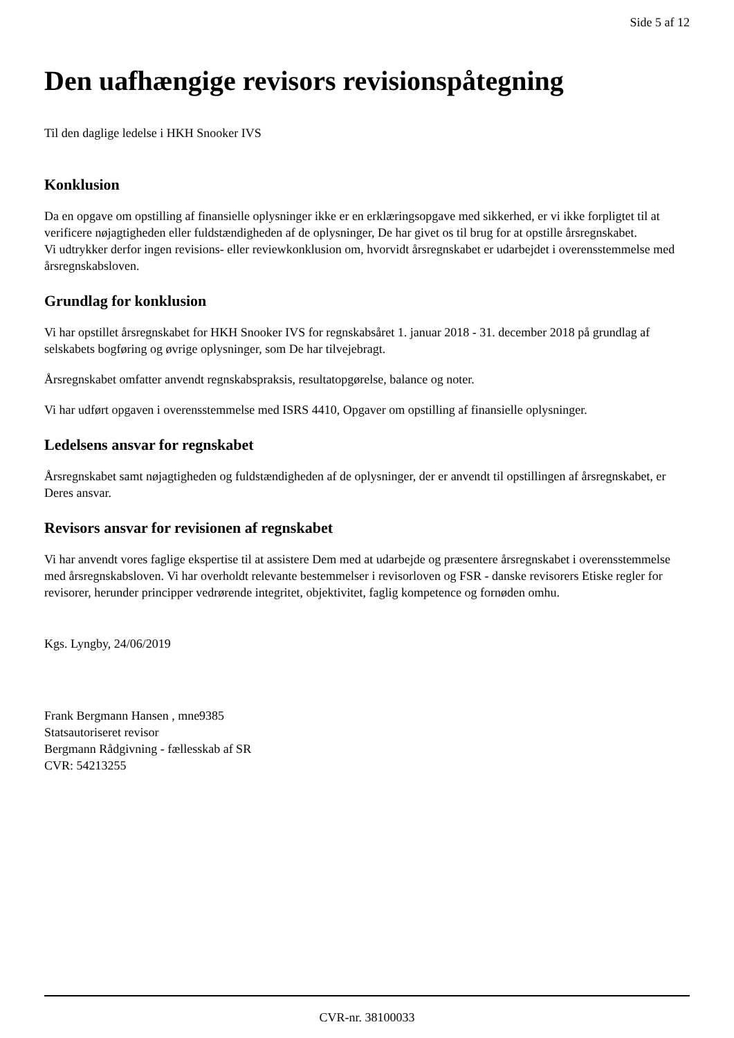Side 5 af 12
Den uafhængige revisors revisionspåtegning
Til den daglige ledelse i HKH Snooker IVS
Konklusion
Da en opgave om opstilling af finansielle oplysninger ikke er en erklæringsopgave med sikkerhed, er vi ikke forpligtet til at verificere nøjagtigheden eller fuldstændigheden af de oplysninger, De har givet os til brug for at opstille årsregnskabet.
Vi udtrykker derfor ingen revisions- eller reviewkonklusion om, hvorvidt årsregnskabet er udarbejdet i overensstemmelse med årsregnskabsloven.
Grundlag for konklusion
Vi har opstillet årsregnskabet for HKH Snooker IVS for regnskabsåret 1. januar 2018 - 31. december 2018 på grundlag af selskabets bogføring og øvrige oplysninger, som De har tilvejebragt.
Årsregnskabet omfatter anvendt regnskabspraksis, resultatopgørelse, balance og noter.
Vi har udført opgaven i overensstemmelse med ISRS 4410, Opgaver om opstilling af finansielle oplysninger.
Ledelsens ansvar for regnskabet
Årsregnskabet samt nøjagtigheden og fuldstændigheden af de oplysninger, der er anvendt til opstillingen af årsregnskabet, er Deres ansvar.
Revisors ansvar for revisionen af regnskabet
Vi har anvendt vores faglige ekspertise til at assistere Dem med at udarbejde og præsentere årsregnskabet i overensstemmelse med årsregnskabsloven. Vi har overholdt relevante bestemmelser i revisorloven og FSR - danske revisorers Etiske regler for revisorer, herunder principper vedrørende integritet, objektivitet, faglig kompetence og fornøden omhu.
Kgs. Lyngby, 24/06/2019
Frank Bergmann Hansen , mne9385
Statsautoriseret revisor
Bergmann Rådgivning - fællesskab af SR
CVR: 54213255
CVR-nr. 38100033